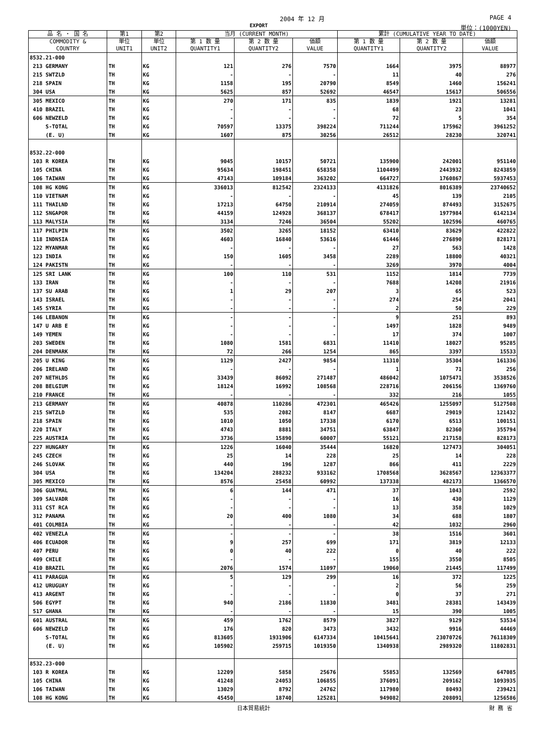2004 年 12 月 PAGE 4
EXPORT 単位：(1000YEN)
| 品 名 ・ 国 名 | 第1 | 第2 | 当月 (CURRENT MONTH) | | | 累計 (CUMULATIVE YEAR TO DATE) | | |
| --- | --- | --- | --- | --- | --- | --- | --- | --- |
| COMMODITY & COUNTRY | 単位 UNIT1 | 単位 UNIT2 | 第 1 数 量 QUANTITY1 | 第 2 数 量 QUANTITY2 | 価額 VALUE | 第 1 数 量 QUANTITY1 | 第 2 数 量 QUANTITY2 | 価額 VALUE |
| 8532.21-000 | | | | | | | | |
| 213 GERMANY | TH | KG | 121 | 276 | 7570 | 1664 | 3975 | 88977 |
| 215 SWTZLD | TH | KG | - | - | - | 11 | 40 | 276 |
| 218 SPAIN | TH | KG | 1158 | 195 | 20790 | 8549 | 1460 | 156241 |
| 304 USA | TH | KG | 5625 | 857 | 52692 | 46547 | 15617 | 506556 |
| 305 MEXICO | TH | KG | 270 | 171 | 835 | 1839 | 1921 | 13281 |
| 410 BRAZIL | TH | KG | - | - | - | 68 | 23 | 1041 |
| 606 NEWZELD | TH | KG | - | - | - | 72 | 5 | 354 |
| S-TOTAL | TH | KG | 70597 | 13375 | 398224 | 711244 | 175962 | 3961252 |
| (E. U) | TH | KG | 1607 | 875 | 30256 | 26512 | 28230 | 320741 |
| 8532.22-000 | | | | | | | | |
| 103 R KOREA | TH | KG | 9045 | 10157 | 50721 | 135900 | 242001 | 951140 |
| 105 CHINA | TH | KG | 95634 | 198451 | 658358 | 1104499 | 2443932 | 8243859 |
| 106 TAIWAN | TH | KG | 47143 | 109184 | 363202 | 664727 | 1760867 | 5937453 |
| 108 HG KONG | TH | KG | 336013 | 812542 | 2324133 | 4131826 | 8016389 | 23740652 |
| 110 VIETNAM | TH | KG | - | - | - | 45 | 139 | 2105 |
| 111 THAILND | TH | KG | 17213 | 64750 | 210914 | 274059 | 874493 | 3152675 |
| 112 SNGAPOR | TH | KG | 44159 | 124928 | 368137 | 678417 | 1977984 | 6142134 |
| 113 MALYSIA | TH | KG | 3134 | 7246 | 36504 | 55202 | 102596 | 460765 |
| 117 PHILPIN | TH | KG | 3502 | 3265 | 18152 | 63410 | 83629 | 422822 |
| 118 INDNSIA | TH | KG | 4603 | 16840 | 53616 | 61446 | 276890 | 828171 |
| 122 MYANMAR | TH | KG | - | - | - | 27 | 563 | 1428 |
| 123 INDIA | TH | KG | 150 | 1605 | 3458 | 2289 | 18800 | 40321 |
| 124 PAKISTN | TH | KG | - | - | - | 3269 | 3970 | 4004 |
| 125 SRI LANK | TH | KG | 100 | 110 | 531 | 1152 | 1814 | 7739 |
| 133 IRAN | TH | KG | - | - | - | 7688 | 14208 | 21916 |
| 137 SU ARAB | TH | KG | 1 | 29 | 207 | 3 | 65 | 523 |
| 143 ISRAEL | TH | KG | - | - | - | 274 | 254 | 2041 |
| 145 SYRIA | TH | KG | - | - | - | 2 | 50 | 229 |
| 146 LEBANON | TH | KG | - | - | - | 9 | 251 | 893 |
| 147 U ARB E | TH | KG | - | - | - | 1497 | 1828 | 9489 |
| 149 YEMEN | TH | KG | - | - | - | 17 | 374 | 1007 |
| 203 SWEDEN | TH | KG | 1080 | 1581 | 6831 | 11410 | 18027 | 95285 |
| 204 DENMARK | TH | KG | 72 | 266 | 1254 | 865 | 3397 | 15533 |
| 205 U KING | TH | KG | 1129 | 2427 | 9854 | 11310 | 35304 | 161336 |
| 206 IRELAND | TH | KG | - | - | - | 1 | 71 | 256 |
| 207 NETHLDS | TH | KG | 33439 | 86092 | 271487 | 486042 | 1075471 | 3538526 |
| 208 BELGIUM | TH | KG | 18124 | 16992 | 108568 | 228716 | 206156 | 1369760 |
| 210 FRANCE | TH | KG | - | - | - | 332 | 216 | 1055 |
| 213 GERMANY | TH | KG | 40878 | 110286 | 472301 | 465426 | 1255097 | 5127508 |
| 215 SWTZLD | TH | KG | 535 | 2082 | 8147 | 6687 | 29019 | 121432 |
| 218 SPAIN | TH | KG | 1010 | 1050 | 17338 | 6170 | 6513 | 100151 |
| 220 ITALY | TH | KG | 4743 | 8881 | 34751 | 63847 | 82360 | 355794 |
| 225 AUSTRIA | TH | KG | 3736 | 15890 | 60007 | 55121 | 217158 | 828173 |
| 227 HUNGARY | TH | KG | 1226 | 16040 | 35444 | 16820 | 127473 | 304051 |
| 245 CZECH | TH | KG | 25 | 14 | 228 | 25 | 14 | 228 |
| 246 SLOVAK | TH | KG | 440 | 196 | 1287 | 866 | 411 | 2229 |
| 304 USA | TH | KG | 134204 | 288232 | 933162 | 1708568 | 3628567 | 12363377 |
| 305 MEXICO | TH | KG | 8576 | 25458 | 60992 | 137338 | 482173 | 1366570 |
| 306 GUATMAL | TH | KG | 6 | 144 | 471 | 37 | 1043 | 2592 |
| 309 SALVADR | TH | KG | - | - | - | 16 | 430 | 1129 |
| 311 CST RCA | TH | KG | - | - | - | 13 | 358 | 1029 |
| 312 PANAMA | TH | KG | 20 | 400 | 1080 | 34 | 688 | 1807 |
| 401 COLMBIA | TH | KG | - | - | - | 42 | 1032 | 2960 |
| 402 VENEZLA | TH | KG | - | - | - | 38 | 1516 | 3601 |
| 406 ECUADOR | TH | KG | 9 | 257 | 699 | 171 | 3819 | 12133 |
| 407 PERU | TH | KG | 0 | 40 | 222 | 0 | 40 | 222 |
| 409 CHILE | TH | KG | - | - | - | 155 | 3550 | 8505 |
| 410 BRAZIL | TH | KG | 2076 | 1574 | 11097 | 19060 | 21445 | 117499 |
| 411 PARAGUA | TH | KG | 5 | 129 | 299 | 16 | 372 | 1225 |
| 412 URUGUAY | TH | KG | - | - | - | 2 | 56 | 259 |
| 413 ARGENT | TH | KG | - | - | - | 0 | 37 | 271 |
| 506 EGYPT | TH | KG | 940 | 2186 | 11830 | 3481 | 28381 | 143439 |
| 517 GHANA | TH | KG | - | - | - | 15 | 390 | 1005 |
| 601 AUSTRAL | TH | KG | 459 | 1762 | 8579 | 3827 | 9129 | 53534 |
| 606 NEWZELD | TH | KG | 176 | 820 | 3473 | 3432 | 9916 | 44469 |
| S-TOTAL | TH | KG | 813605 | 1931906 | 6147334 | 10415641 | 23070726 | 76118309 |
| (E. U) | TH | KG | 105902 | 259715 | 1019350 | 1340938 | 2989320 | 11802831 |
| 8532.23-000 | | | | | | | | |
| 103 R KOREA | TH | KG | 12209 | 5858 | 25676 | 55853 | 132569 | 647085 |
| 105 CHINA | TH | KG | 41248 | 24053 | 106855 | 376091 | 209162 | 1093935 |
| 106 TAIWAN | TH | KG | 13029 | 8792 | 24762 | 117980 | 80493 | 239421 |
| 108 HG KONG | TH | KG | 45450 | 18740 | 125281 | 949082 | 208091 | 1256586 |
日本貿易統計 財 務 省